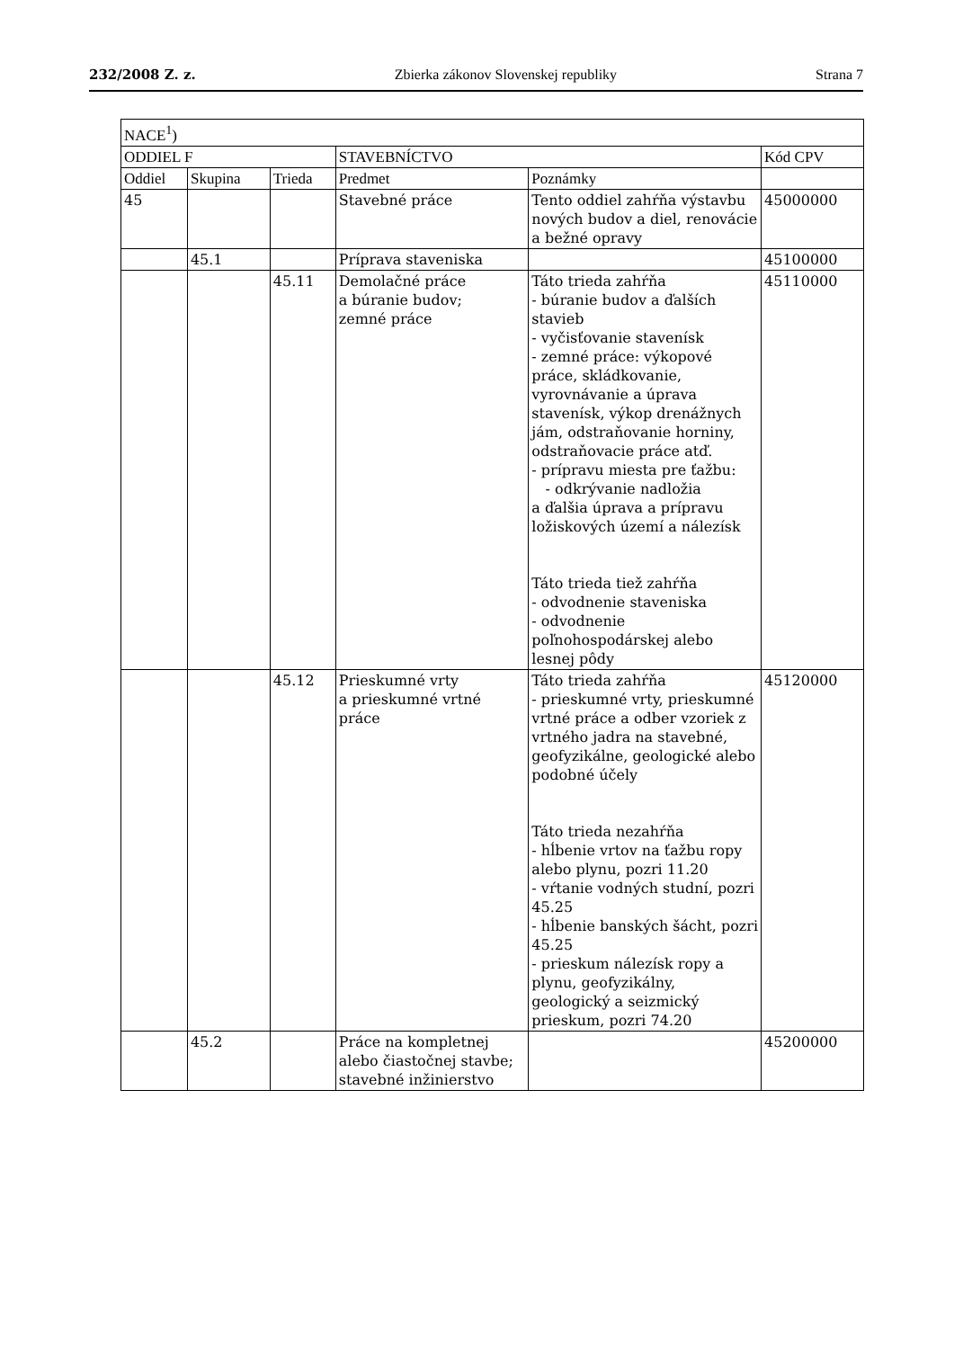232/2008 Z. z. Zbierka zákonov Slovenskej republiky Strana 7
| NACE<sup>1</sup>) | | | | | |
| --- | --- | --- | --- | --- | --- |
| ODDIEL F | | | STAVEBNÍCTVO | | Kód CPV |
| Oddiel | Skupina | Trieda | Predmet | Poznámky | |
| 45 | | | Stavebné práce | Tento oddiel zahŕňa výstavbu nových budov a diel, renovácie a bežné opravy | 45000000 |
| | 45.1 | | Príprava staveniska | | 45100000 |
| | | 45.11 | Demolačné práce a búranie budov; zemné práce | Táto trieda zahŕňa - búranie budov a ďalších stavieb - vyčisťovanie stavenísk - zemné práce: výkopové práce, skládkovanie, vyrovnávanie a úprava stavenísk, výkop drenážnych jám, odstraňovanie horniny, odstraňovacie práce atď. - prípravu miesta pre ťažbu: - odkrývanie nadložia a ďalšia úprava a prípravu ložiskových území a nálezísk Táto trieda tiež zahŕňa - odvodnenie staveniska - odvodnenie poľnohospodárskej alebo lesnej pôdy | 45110000 |
| | | 45.12 | Prieskumné vrty a prieskumné vrtné práce | Táto trieda zahŕňa - prieskumné vrty, prieskumné vrtné práce a odber vzoriek z vrtného jadra na stavebné, geofyzikálne, geologické alebo podobné účely Táto trieda nezahŕňa - hĺbenie vrtov na ťažbu ropy alebo plynu, pozri 11.20 - vŕtanie vodných studní, pozri 45.25 - hĺbenie banských šácht, pozri 45.25 - prieskum nálezísk ropy a plynu, geofyzikálny, geologický a seizmický prieskum, pozri 74.20 | 45120000 |
| | 45.2 | | Práce na kompletnej alebo čiastočnej stavbe; stavebné inžinierstvo | | 45200000 |